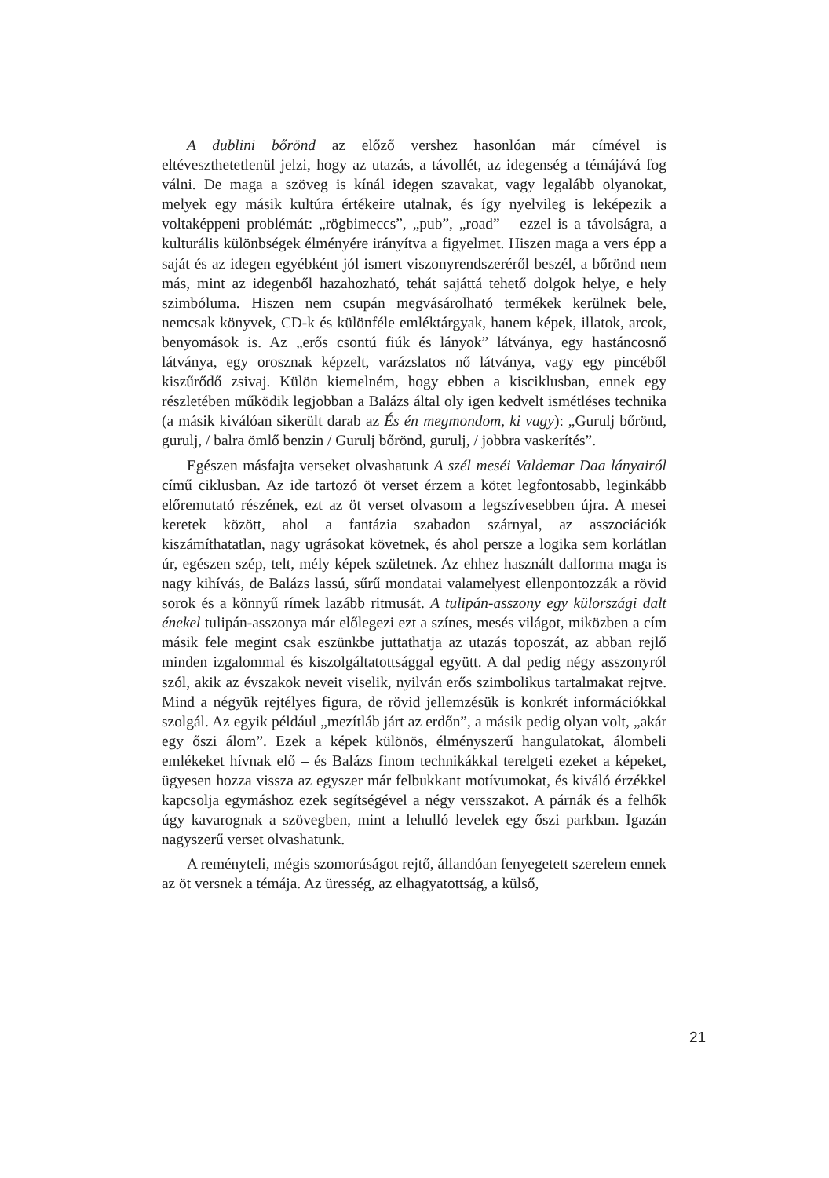A dublini bőrönd az előző vershez hasonlóan már címével is eltéveszthetetlenül jelzi, hogy az utazás, a távollét, az idegenség a témájává fog válni. De maga a szöveg is kínál idegen szavakat, vagy legalább olyanokat, melyek egy másik kultúra értékeire utalnak, és így nyelvileg is leképezik a voltaképpeni problémát: „rögbimeccs”, „pub”, „road” – ezzel is a távolságra, a kulturális különbségek élményére irányítva a figyelmet. Hiszen maga a vers épp a saját és az idegen egyébként jól ismert viszonyrendszeréről beszél, a bőrönd nem más, mint az idegenből hazahozható, tehát sajáttá tehető dolgok helye, e hely szimbóluma. Hiszen nem csupán megvásárolható termékek kerülnek bele, nemcsak könyvek, CD-k és különféle emléktárgyak, hanem képek, illatok, arcok, benyomások is. Az „erős csontú fiúk és lányok” látványa, egy hastáncosnő látványa, egy orosznak képzelt, varázslatos nő látványa, vagy egy pincéből kiszűrődő zsivaj. Külön kiemelném, hogy ebben a kisciklusban, ennek egy részletében működik legjobban a Balázs által oly igen kedvelt ismétléses technika (a másik kiválóan sikerült darab az És én megmondom, ki vagy): „Gurulj bőrönd, gurulj, / balra ömlő benzin / Gurulj bőrönd, gurulj, / jobbra vaskerítés”.
Egészen másfajta verseket olvashatunk A szél meséi Valdemar Daa lányairól című ciklusban. Az ide tartozó öt verset érzem a kötet legfontosabb, leginkább előremutató részének, ezt az öt verset olvasom a legszívesebben újra. A mesei keretek között, ahol a fantázia szabadon szárnyal, az asszociációk kiszámíthatatlan, nagy ugrásokat követnek, és ahol persze a logika sem korlátlan úr, egészen szép, telt, mély képek születnek. Az ehhez használt dalforma maga is nagy kihívás, de Balázs lassú, sűrű mondatai valamelyest ellenpontozzák a rövid sorok és a könnyű rímek lazább ritmusát. A tulipán-asszony egy külországi dalt énekel tulipán-asszonya már előlegezi ezt a színes, mesés világot, miközben a cím másik fele megint csak eszünkbe juttathatja az utazás toposzát, az abban rejlő minden izgalommal és kiszolgáltatottsággal együtt. A dal pedig négy asszonyról szól, akik az évszakok neveit viselik, nyilván erős szimbolikus tartalmakat rejtve. Mind a négyük rejtélyes figura, de rövid jellemzésük is konkrét információkkal szolgál. Az egyik például „mezítláb járt az erdőn”, a másik pedig olyan volt, „akár egy őszi álom”. Ezek a képek különös, élményszerű hangulatokat, álombeli emlékeket hívnak elő – és Balázs finom technikákkal terelgeti ezeket a képeket, ügyesen hozza vissza az egyszer már felbukkant motívumokat, és kiváló érzékkel kapcsolja egymáshoz ezek segítségével a négy versszakot. A párnák és a felhők úgy kavarognak a szövegben, mint a lehulló levelek egy őszi parkban. Igazán nagyszerű verset olvashatunk.
A reményteli, mégis szomorúságot rejtő, állandóan fenyegetett szerelem ennek az öt versnek a témája. Az üresség, az elhagyatottság, a külső,
21